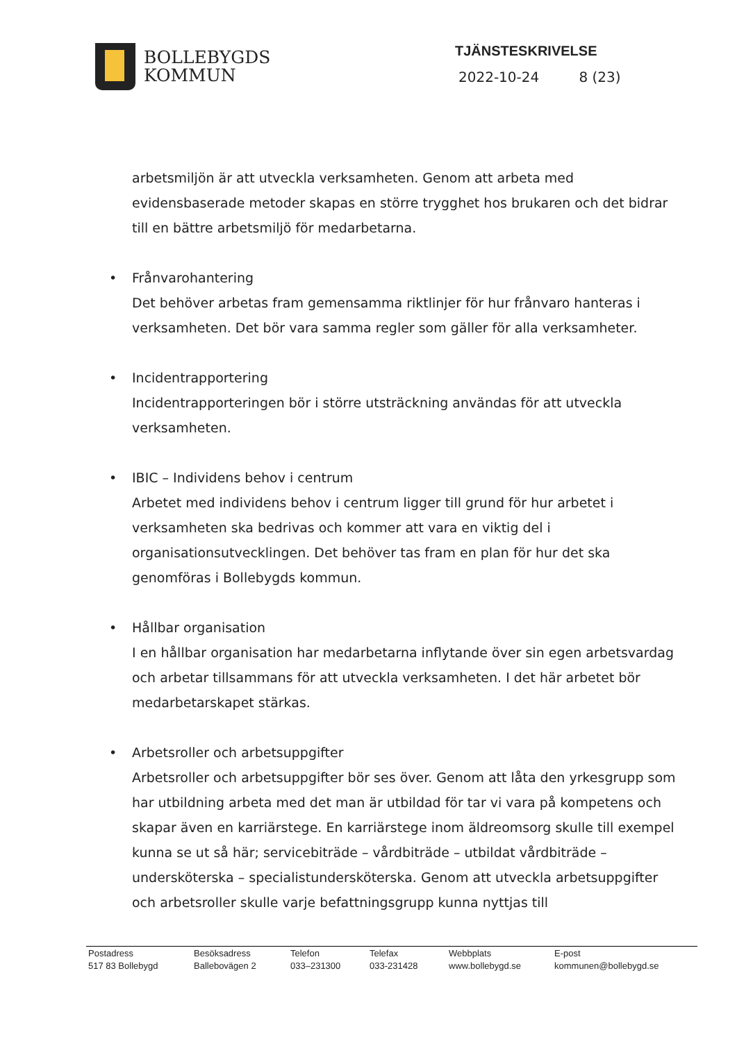BOLLEBYGDS
KOMMUN
TJÄNSTESKRIVELSE
2022-10-24 8 (23)
arbetsmiljön är att utveckla verksamheten. Genom att arbeta med evidensbaserade metoder skapas en större trygghet hos brukaren och det bidrar till en bättre arbetsmiljö för medarbetarna.
• Frånvarohantering
Det behöver arbetas fram gemensamma riktlinjer för hur frånvaro hanteras i verksamheten. Det bör vara samma regler som gäller för alla verksamheter.
• Incidentrapportering
Incidentrapporteringen bör i större utsträckning användas för att utveckla verksamheten.
• IBIC – Individens behov i centrum
Arbetet med individens behov i centrum ligger till grund för hur arbetet i verksamheten ska bedrivas och kommer att vara en viktig del i organisationsutvecklingen. Det behöver tas fram en plan för hur det ska genomföras i Bollebygds kommun.
• Hållbar organisation
I en hållbar organisation har medarbetarna inflytande över sin egen arbetsvardag och arbetar tillsammans för att utveckla verksamheten. I det här arbetet bör medarbetarskapet stärkas.
• Arbetsroller och arbetsuppgifter
Arbetsroller och arbetsuppgifter bör ses över. Genom att låta den yrkesgrupp som har utbildning arbeta med det man är utbildad för tar vi vara på kompetens och skapar även en karriärstege. En karriärstege inom äldreomsorg skulle till exempel kunna se ut så här; servicebiträde – vårdbiträde – utbildat vårdbiträde – undersköterska – specialistundersköterska. Genom att utveckla arbetsuppgifter och arbetsroller skulle varje befattningsgrupp kunna nyttjas till
| Postadress | Besöksadress | Telefon | Telefax | Webbplats | E-post |
| 517 83 Bollebygd | Ballebovägen 2 | 033–231300 | 033-231428 | www.bollebygd.se | kommunen@bollebygd.se |